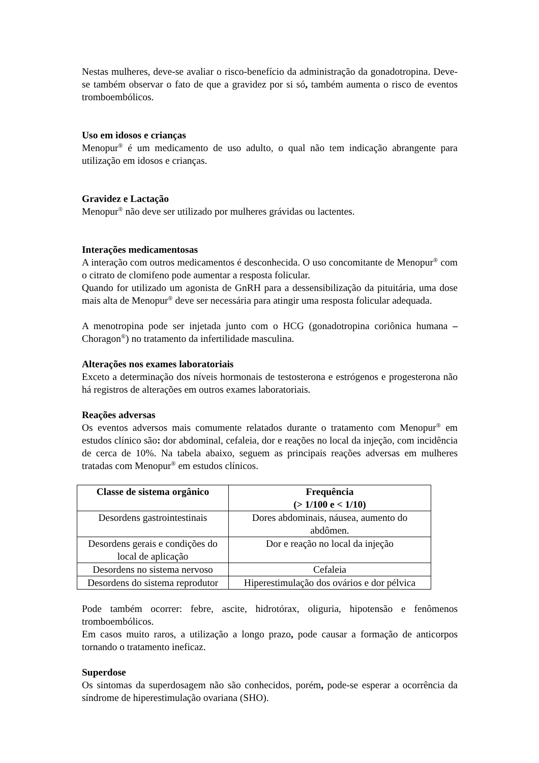Nestas mulheres, deve-se avaliar o risco-benefício da administração da gonadotropina. Deve-se também observar o fato de que a gravidez por si só, também aumenta o risco de eventos tromboembólicos.
Uso em idosos e crianças
Menopur<sup>®</sup> é um medicamento de uso adulto, o qual não tem indicação abrangente para utilização em idosos e crianças.
Gravidez e Lactação
Menopur<sup>®</sup> não deve ser utilizado por mulheres grávidas ou lactentes.
Interações medicamentosas
A interação com outros medicamentos é desconhecida. O uso concomitante de Menopur<sup>®</sup> com o citrato de clomifeno pode aumentar a resposta folicular.
Quando for utilizado um agonista de GnRH para a dessensibilização da pituitária, uma dose mais alta de Menopur<sup>®</sup> deve ser necessária para atingir uma resposta folicular adequada.
A menotropina pode ser injetada junto com o HCG (gonadotropina coriônica humana – Choragon<sup>®</sup>) no tratamento da infertilidade masculina.
Alterações nos exames laboratoriais
Exceto a determinação dos níveis hormonais de testosterona e estrógenos e progesterona não há registros de alterações em outros exames laboratoriais.
Reações adversas
Os eventos adversos mais comumente relatados durante o tratamento com Menopur<sup>®</sup> em estudos clínico são: dor abdominal, cefaleia, dor e reações no local da injeção, com incidência de cerca de 10%. Na tabela abaixo, seguem as principais reações adversas em mulheres tratadas com Menopur<sup>®</sup> em estudos clínicos.
| Classe de sistema orgânico | Frequência (> 1/100 e < 1/10) |
| --- | --- |
| Desordens gastrointestinais | Dores abdominais, náusea, aumento do abdômen. |
| Desordens gerais e condições do local de aplicação | Dor e reação no local da injeção |
| Desordens no sistema nervoso | Cefaleia |
| Desordens do sistema reprodutor | Hiperestimulação dos ovários e dor pélvica |
Pode também ocorrer: febre, ascite, hidrotórax, oliguria, hipotensão e fenômenos tromboembólicos.
Em casos muito raros, a utilização a longo prazo, pode causar a formação de anticorpos tornando o tratamento ineficaz.
Superdose
Os sintomas da superdosagem não são conhecidos, porém, pode-se esperar a ocorrência da síndrome de hiperestimulação ovariana (SHO).